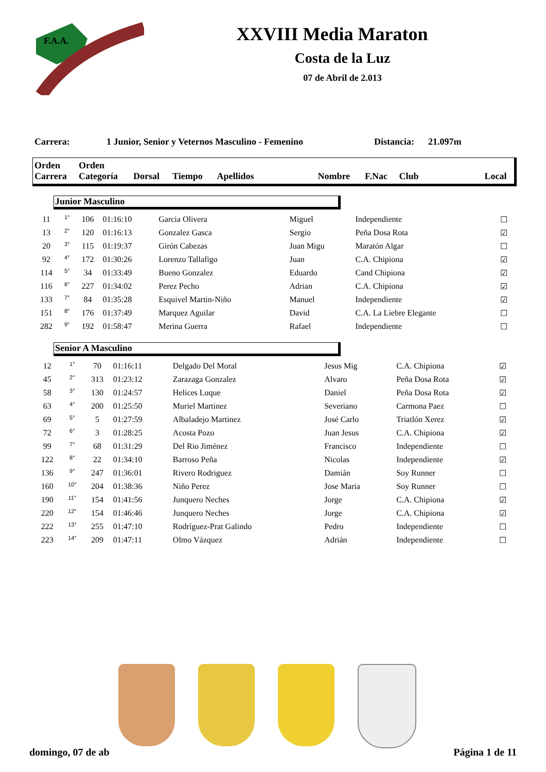F.A.A.
XXVIII Media Maraton
Costa de la Luz
07 de Abril de 2.013
Carrera: 1 Junior, Senior y Veternos Masculino - Femenino Distancia: 21.097m
| Orden Carrera | Orden Categoría | Dorsal | Tiempo | Apellidos | Nombre | F.Nac | Club | Local |
| --- | --- | --- | --- | --- | --- | --- | --- | --- |
Junior Masculino
| 11 | 1° | 106 | 01:16:10 | Garcia Olivera | Miguel | Independiente | ☐ |
| 13 | 2° | 120 | 01:16:13 | Gonzalez Gasca | Sergio | Peña Dosa Rota | ☑ |
| 20 | 3° | 115 | 01:19:37 | Girón Cabezas | Juan Migu | Maratón Algar | ☐ |
| 92 | 4° | 172 | 01:30:26 | Lorenzo Tallafigo | Juan | C.A. Chipiona | ☑ |
| 114 | 5° | 34 | 01:33:49 | Bueno Gonzalez | Eduardo | Cand Chipiona | ☑ |
| 116 | 6° | 227 | 01:34:02 | Perez Pecho | Adrian | C.A. Chipiona | ☑ |
| 133 | 7° | 84 | 01:35:28 | Esquivel Martin-Niño | Manuel | Independiente | ☑ |
| 151 | 8° | 176 | 01:37:49 | Marquez Aguilar | David | C.A. La Liebre Elegante | ☐ |
| 282 | 9° | 192 | 01:58:47 | Merina Guerra | Rafael | Independiente | ☐ |
Senior A Masculino
| 12 | 1° | 70 | 01:16:11 | Delgado Del Moral | Jesus Mig | C.A. Chipiona | ☑ |
| 45 | 2° | 313 | 01:23:12 | Zarazaga Gonzalez | Alvaro | Peña Dosa Rota | ☑ |
| 58 | 3° | 130 | 01:24:57 | Helices Luque | Daniel | Peña Dosa Rota | ☑ |
| 63 | 4° | 200 | 01:25:50 | Muriel Martinez | Severiano | Carmona Paez | ☐ |
| 69 | 5° | 5 | 01:27:59 | Albaladejo Martinez | José Carlo | Triatlón Xerez | ☑ |
| 72 | 6° | 3 | 01:28:25 | Acosta Pozo | Juan Jesus | C.A. Chipiona | ☑ |
| 99 | 7° | 68 | 01:31:29 | Del Rio Jiménez | Francisco | Independiente | ☐ |
| 122 | 8° | 22 | 01:34:10 | Barroso Peña | Nicolas | Independiente | ☑ |
| 136 | 9° | 247 | 01:36:01 | Rivero Rodriguez | Damián | Soy Runner | ☐ |
| 160 | 10° | 204 | 01:38:36 | Niño Perez | Jose Maria | Soy Runner | ☐ |
| 190 | 11° | 154 | 01:41:56 | Junquero Neches | Jorge | C.A. Chipiona | ☑ |
| 220 | 12° | 154 | 01:46:46 | Junquero Neches | Jorge | C.A. Chipiona | ☑ |
| 222 | 13° | 255 | 01:47:10 | Rodríguez-Prat Galindo | Pedro | Independiente | ☐ |
| 223 | 14° | 209 | 01:47:11 | Olmo Vázquez | Adrián | Independiente | ☐ |
domingo, 07 de ab Página 1 de 11